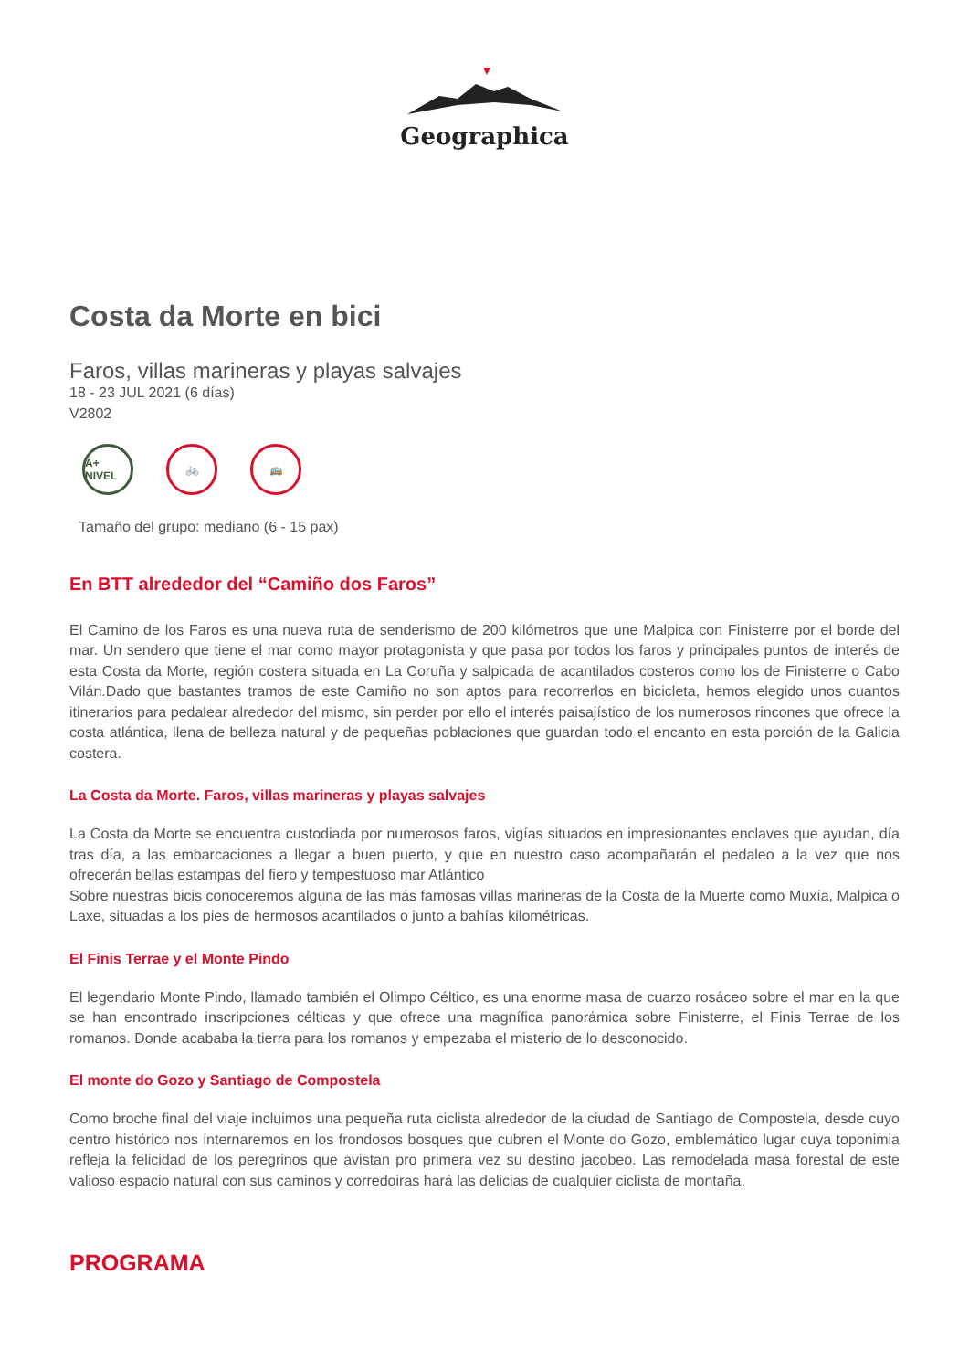Geographica
Costa da Morte en bici
Faros, villas marineras y playas salvajes
18 - 23 JUL 2021 (6 días)
V2802
A+ NIVEL
🚲 🚌
Tamaño del grupo: mediano (6 - 15 pax)
En BTT alrededor del “Camiño dos Faros”
El Camino de los Faros es una nueva ruta de senderismo de 200 kilómetros que une Malpica con Finisterre por el borde del mar. Un sendero que tiene el mar como mayor protagonista y que pasa por todos los faros y principales puntos de interés de esta Costa da Morte, región costera situada en La Coruña y salpicada de acantilados costeros como los de Finisterre o Cabo Vilán.Dado que bastantes tramos de este Camiño no son aptos para recorrerlos en bicicleta, hemos elegido unos cuantos itinerarios para pedalear alrededor del mismo, sin perder por ello el interés paisajístico de los numerosos rincones que ofrece la costa atlántica, llena de belleza natural y de pequeñas poblaciones que guardan todo el encanto en esta porción de la Galicia costera.
La Costa da Morte. Faros, villas marineras y playas salvajes
La Costa da Morte se encuentra custodiada por numerosos faros, vigías situados en impresionantes enclaves que ayudan, día tras día, a las embarcaciones a llegar a buen puerto, y que en nuestro caso acompañarán el pedaleo a la vez que nos ofrecerán bellas estampas del fiero y tempestuoso mar Atlántico
Sobre nuestras bicis conoceremos alguna de las más famosas villas marineras de la Costa de la Muerte como Muxía, Malpica o Laxe, situadas a los pies de hermosos acantilados o junto a bahías kilométricas.
El Finis Terrae y el Monte Pindo
El legendario Monte Pindo, llamado también el Olimpo Céltico, es una enorme masa de cuarzo rosáceo sobre el mar en la que se han encontrado inscripciones célticas y que ofrece una magnífica panorámica sobre Finisterre, el Finis Terrae de los romanos. Donde acababa la tierra para los romanos y empezaba el misterio de lo desconocido.
El monte do Gozo y Santiago de Compostela
Como broche final del viaje incluimos una pequeña ruta ciclista alrededor de la ciudad de Santiago de Compostela, desde cuyo centro histórico nos internaremos en los frondosos bosques que cubren el Monte do Gozo, emblemático lugar cuya toponimia refleja la felicidad de los peregrinos que avistan pro primera vez su destino jacobeo. Las remodelada masa forestal de este valioso espacio natural con sus caminos y corredoiras hará las delicias de cualquier ciclista de montaña.
PROGRAMA